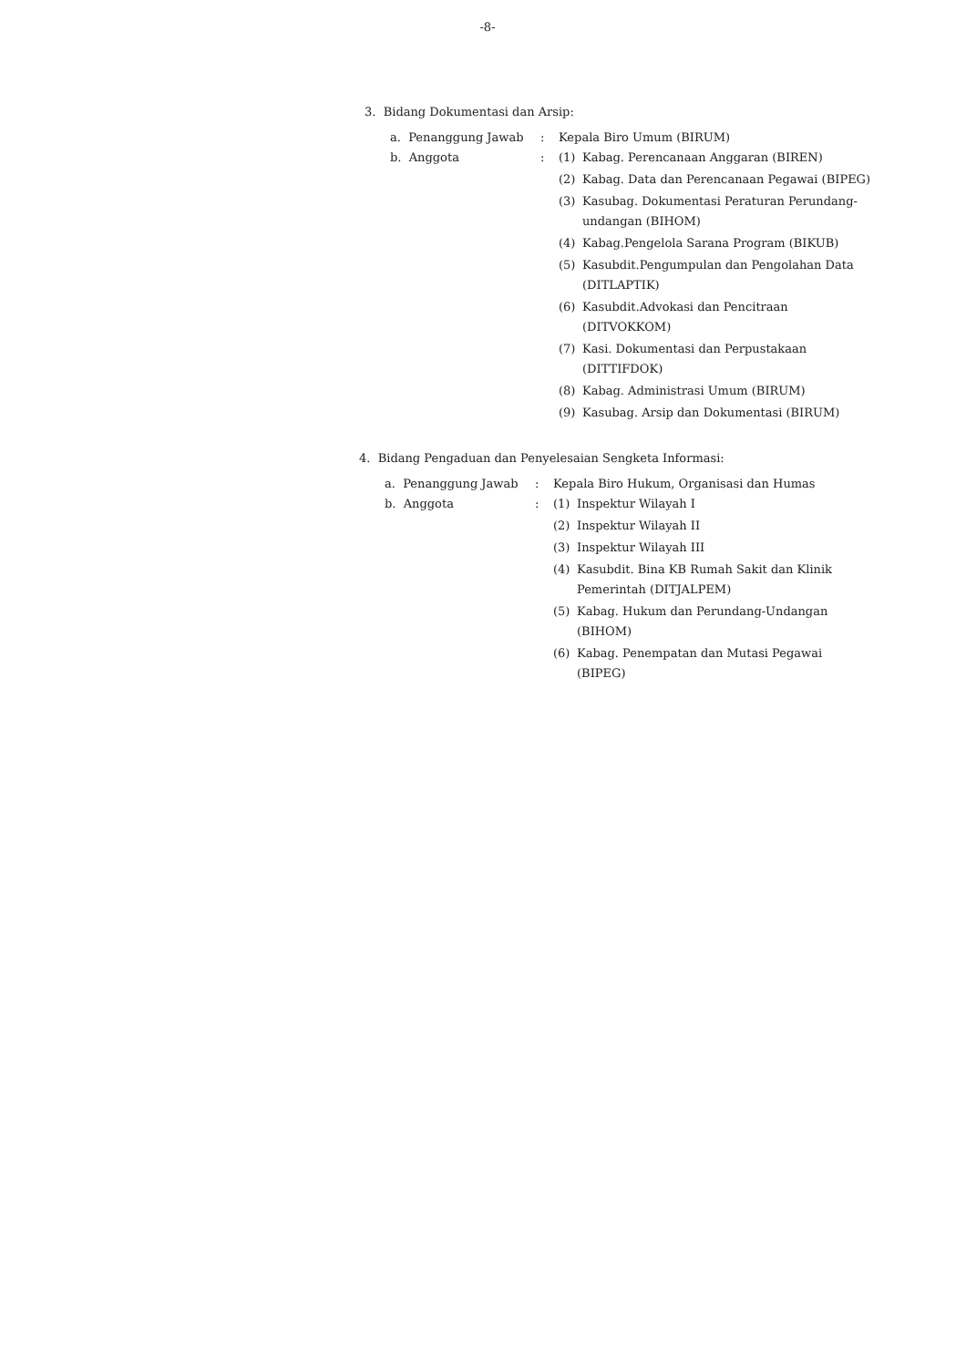-8-
3. Bidang Dokumentasi dan Arsip:
a. Penanggung Jawab : Kepala Biro Umum (BIRUM)
b. Anggota :
(1) Kabag. Perencanaan Anggaran (BIREN)
(2) Kabag. Data dan Perencanaan Pegawai (BIPEG)
(3) Kasubag. Dokumentasi Peraturan Perundang-undangan (BIHOM)
(4) Kabag.Pengelola Sarana Program (BIKUB)
(5) Kasubdit.Pengumpulan dan Pengolahan Data (DITLAPTIK)
(6) Kasubdit.Advokasi dan Pencitraan (DITVOKKOM)
(7) Kasi. Dokumentasi dan Perpustakaan (DITTIFDOK)
(8) Kabag. Administrasi Umum (BIRUM)
(9) Kasubag. Arsip dan Dokumentasi (BIRUM)
4. Bidang Pengaduan dan Penyelesaian Sengketa Informasi:
a. Penanggung Jawab : Kepala Biro Hukum, Organisasi dan Humas
b. Anggota :
(1) Inspektur Wilayah I
(2) Inspektur Wilayah II
(3) Inspektur Wilayah III
(4) Kasubdit. Bina KB Rumah Sakit dan Klinik Pemerintah (DITJALPEM)
(5) Kabag. Hukum dan Perundang-Undangan (BIHOM)
(6) Kabag. Penempatan dan Mutasi Pegawai (BIPEG)